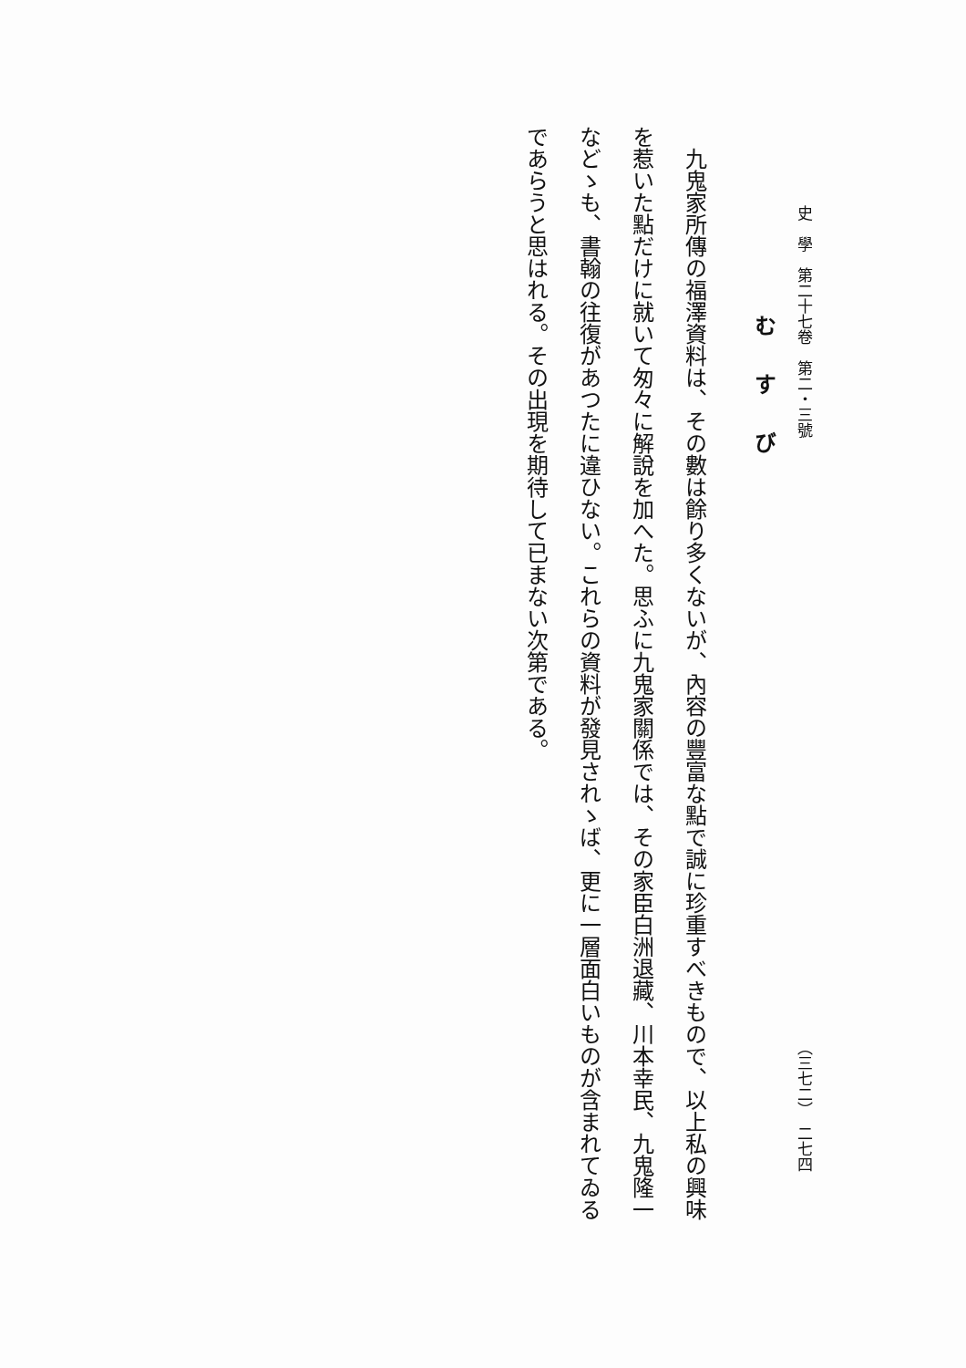史　學　第二十七卷　第二・三號 （三七二）　二七四
むすび
九鬼家所傳の福澤資料は、その數は餘り多くないが、內容の豐富な點で誠に珍重すべきもので、以上私の興味を惹いた點だけに就いて匆々に解說を加へた。思ふに九鬼家關係では、その家臣白洲退藏、川本幸民、九鬼隆一などゝも、書翰の往復があつたに違ひない。これらの資料が發見されゝば、更に一層面白いものが含まれてゐるであらうと思はれる。その出現を期待して已まない次第である。